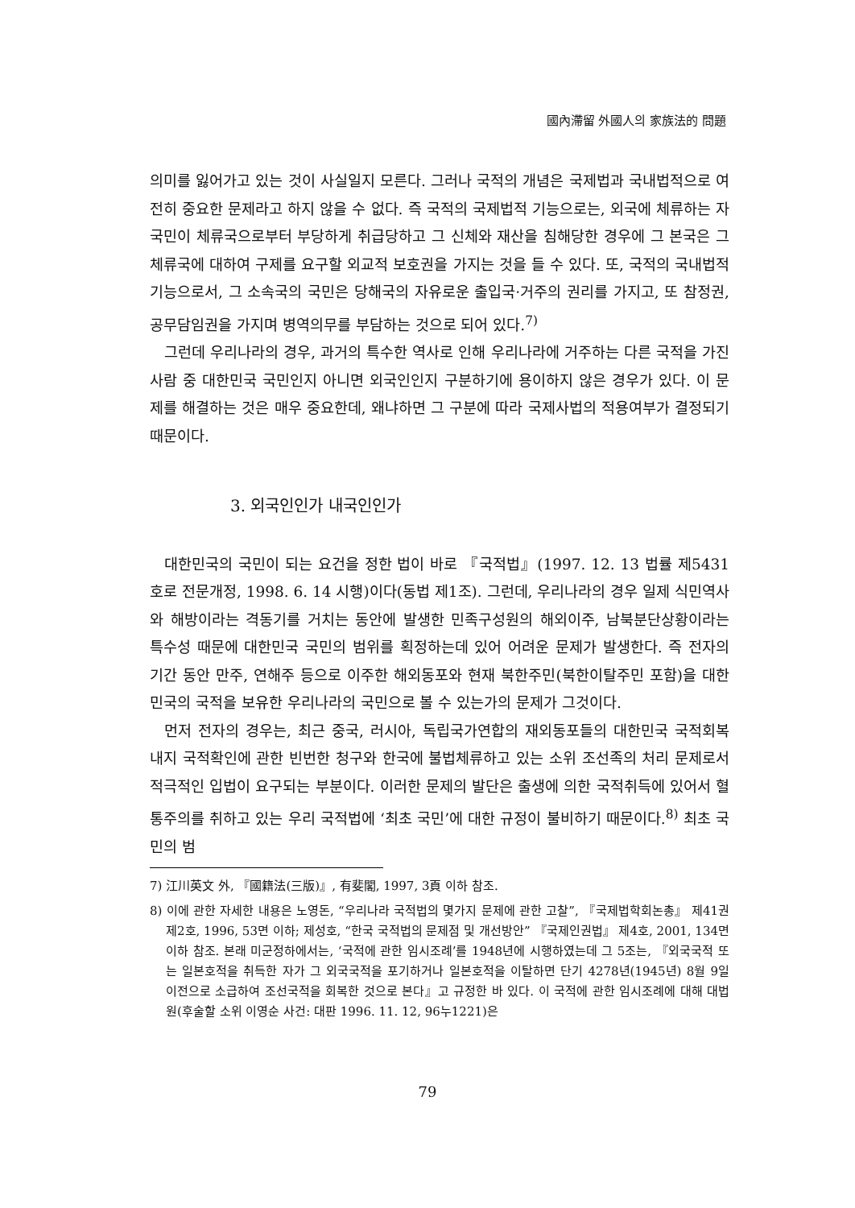國內滯留 外國人의 家族法的 問題
의미를 잃어가고 있는 것이 사실일지 모른다. 그러나 국적의 개념은 국제법과 국내법적으로 여전히 중요한 문제라고 하지 않을 수 없다. 즉 국적의 국제법적 기능으로는, 외국에 체류하는 자국민이 체류국으로부터 부당하게 취급당하고 그 신체와 재산을 침해당한 경우에 그 본국은 그 체류국에 대하여 구제를 요구할 외교적 보호권을 가지는 것을 들 수 있다. 또, 국적의 국내법적 기능으로서, 그 소속국의 국민은 당해국의 자유로운 출입국·거주의 권리를 가지고, 또 참정권, 공무담임권을 가지며 병역의무를 부담하는 것으로 되어 있다.<sup>7)</sup>
그런데 우리나라의 경우, 과거의 특수한 역사로 인해 우리나라에 거주하는 다른 국적을 가진 사람 중 대한민국 국민인지 아니면 외국인인지 구분하기에 용이하지 않은 경우가 있다. 이 문제를 해결하는 것은 매우 중요한데, 왜냐하면 그 구분에 따라 국제사법의 적용여부가 결정되기 때문이다.
3. 외국인인가 내국인인가
대한민국의 국민이 되는 요건을 정한 법이 바로 『국적법』(1997. 12. 13 법률 제5431호로 전문개정, 1998. 6. 14 시행)이다(동법 제1조). 그런데, 우리나라의 경우 일제 식민역사와 해방이라는 격동기를 거치는 동안에 발생한 민족구성원의 해외이주, 남북분단상황이라는 특수성 때문에 대한민국 국민의 범위를 획정하는데 있어 어려운 문제가 발생한다. 즉 전자의 기간 동안 만주, 연해주 등으로 이주한 해외동포와 현재 북한주민(북한이탈주민 포함)을 대한민국의 국적을 보유한 우리나라의 국민으로 볼 수 있는가의 문제가 그것이다.
먼저 전자의 경우는, 최근 중국, 러시아, 독립국가연합의 재외동포들의 대한민국 국적회복 내지 국적확인에 관한 빈번한 청구와 한국에 불법체류하고 있는 소위 조선족의 처리 문제로서 적극적인 입법이 요구되는 부분이다. 이러한 문제의 발단은 출생에 의한 국적취득에 있어서 혈통주의를 취하고 있는 우리 국적법에 ‘최초 국민’에 대한 규정이 불비하기 때문이다.<sup>8)</sup> 최초 국민의 범
7) 江川英文 外, 『國籍法(三版)』, 有斐閣, 1997, 3頁 이하 참조.
8) 이에 관한 자세한 내용은 노영돈, “우리나라 국적법의 몇가지 문제에 관한 고찰”, 『국제법학회논총』 제41권제2호, 1996, 53면 이하; 제성호, “한국 국적법의 문제점 및 개선방안” 『국제인권법』 제4호, 2001, 134면 이하 참조. 본래 미군정하에서는, ‘국적에 관한 임시조례’를 1948년에 시행하였는데 그 5조는, 『외국국적 또는 일본호적을 취득한 자가 그 외국국적을 포기하거나 일본호적을 이탈하면 단기 4278년(1945년) 8월 9일 이전으로 소급하여 조선국적을 회복한 것으로 본다』고 규정한 바 있다. 이 국적에 관한 임시조례에 대해 대법원(후술할 소위 이영순 사건: 대판 1996. 11. 12, 96누1221)은
79